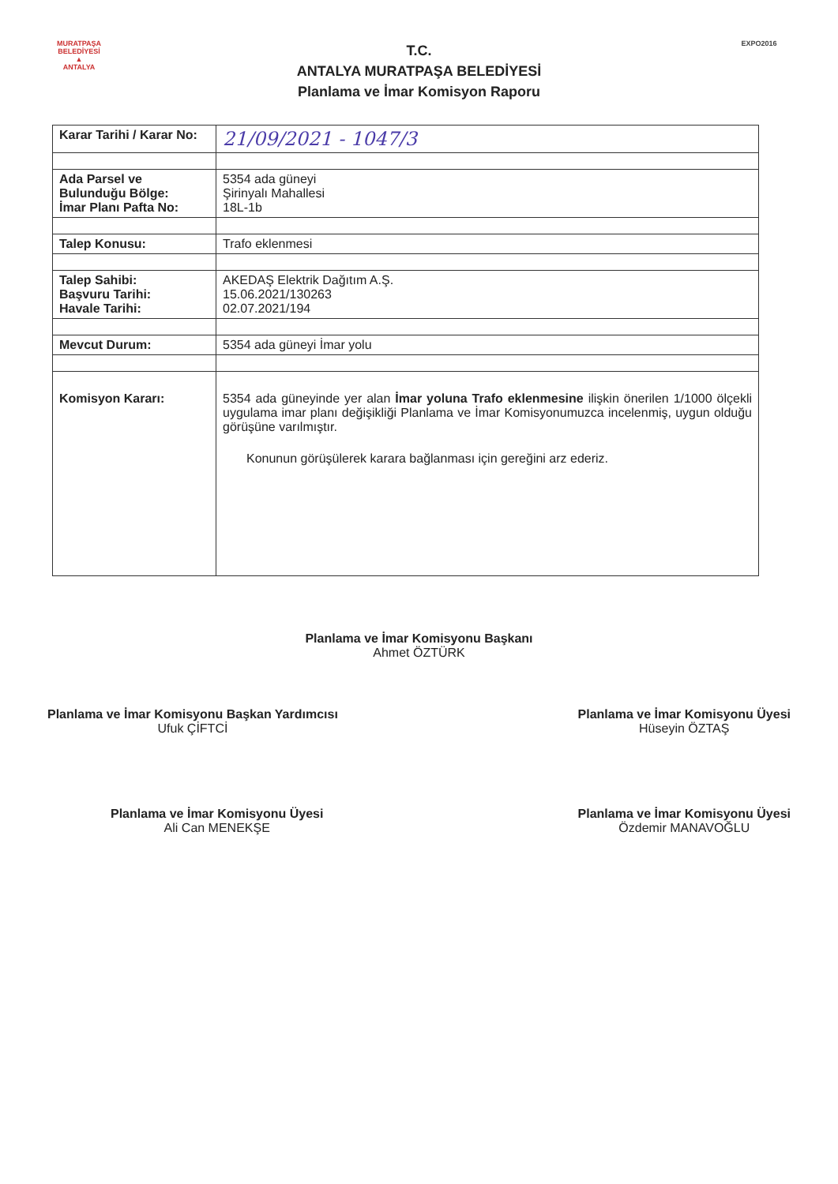MURATPAŞA BELEDİYESİ
▲
ANTALYA
T.C.
ANTALYA MURATPAŞA BELEDİYESİ
Planlama ve İmar Komisyon Raporu
EXPO2016
| Karar Tarihi / Karar No: | 21/09/2021 - 1047/3 |
| Ada Parsel ve Bulunduğu Bölge: İmar Planı Pafta No: | 5354 ada güneyi Şirinyalı Mahallesi 18L-1b |
| Talep Konusu: | Trafo eklenmesi |
| Talep Sahibi: Başvuru Tarihi: Havale Tarihi: | AKEDAŞ Elektrik Dağıtım A.Ş. 15.06.2021/130263 02.07.2021/194 |
| Mevcut Durum: | 5354 ada güneyi İmar yolu |
| Komisyon Kararı: | 5354 ada güneyinde yer alan İmar yoluna Trafo eklenmesine ilişkin önerilen 1/1000 ölçekli uygulama imar planı değişikliği Planlama ve İmar Komisyonumuzca incelenmiş, uygun olduğu görüşüne varılmıştır. Konunun görüşülerek karara bağlanması için gereğini arz ederiz. |
Planlama ve İmar Komisyonu Başkanı
Ahmet ÖZTÜRK
Planlama ve İmar Komisyonu Başkan Yardımcısı
Ufuk ÇİFTCİ
Planlama ve İmar Komisyonu Üyesi
Hüseyin ÖZTAŞ
Planlama ve İmar Komisyonu Üyesi
Ali Can MENEKŞE
Planlama ve İmar Komisyonu Üyesi
Özdemir MANAVOĞLU